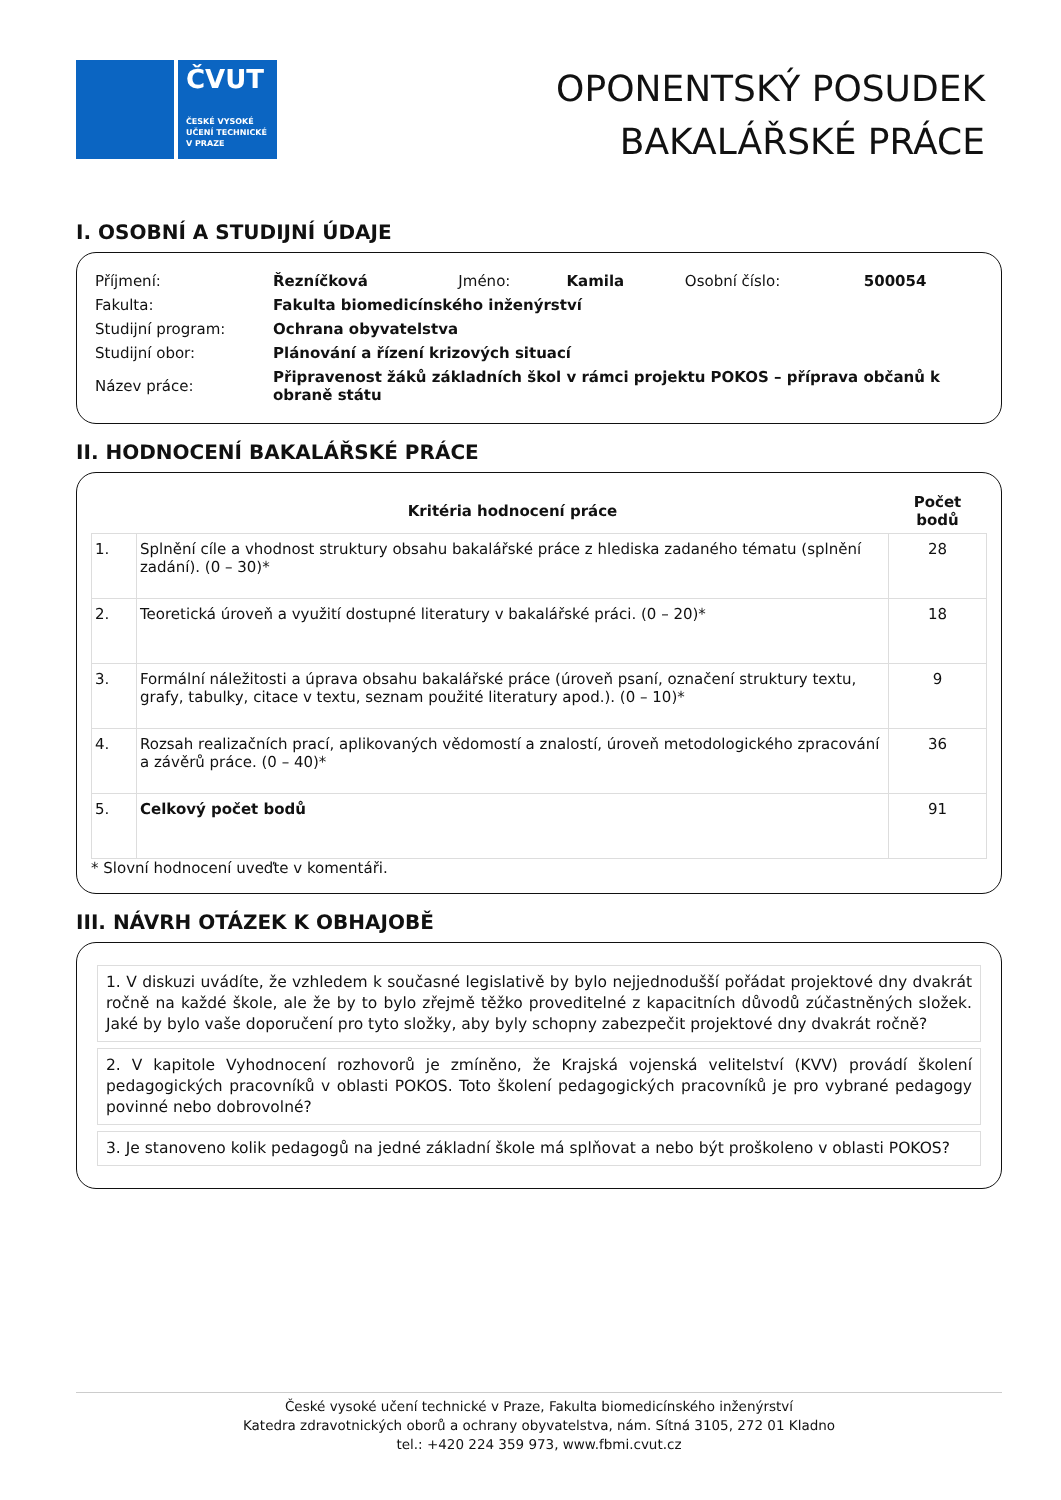ČVUT
ČESKÉ VYSOKÉ
UČENÍ TECHNICKÉ
V PRAZE
OPONENTSKÝ POSUDEK
BAKALÁŘSKÉ PRÁCE
I. OSOBNÍ A STUDIJNÍ ÚDAJE
| Příjmení: | Řezníčková | Jméno: | Kamila | Osobní číslo: | 500054 |
| Fakulta: | Fakulta biomedicínského inženýrství | | | | |
| Studijní program: | Ochrana obyvatelstva | | | | |
| Studijní obor: | Plánování a řízení krizových situací | | | | |
| Název práce: | Připravenost žáků základních škol v rámci projektu POKOS – příprava občanů k obraně státu | | | | |
II. HODNOCENÍ BAKALÁŘSKÉ PRÁCE
| | Kritéria hodnocení práce | Počet bodů |
| --- | --- | --- |
| 1. | Splnění cíle a vhodnost struktury obsahu bakalářské práce z hlediska zadaného tématu (splnění zadání). (0 – 30)* | 28 |
| 2. | Teoretická úroveň a využití dostupné literatury v bakalářské práci. (0 – 20)* | 18 |
| 3. | Formální náležitosti a úprava obsahu bakalářské práce (úroveň psaní, označení struktury textu, grafy, tabulky, citace v textu, seznam použité literatury apod.). (0 – 10)* | 9 |
| 4. | Rozsah realizačních prací, aplikovaných vědomostí a znalostí, úroveň metodologického zpracování a závěrů práce. (0 – 40)* | 36 |
| 5. | Celkový počet bodů | 91 |
* Slovní hodnocení uveďte v komentáři.
III. NÁVRH OTÁZEK K OBHAJOBĚ
1. V diskuzi uvádíte, že vzhledem k současné legislativě by bylo nejjednodušší pořádat projektové dny dvakrát ročně na každé škole, ale že by to bylo zřejmě těžko proveditelné z kapacitních důvodů zúčastněných složek. Jaké by bylo vaše doporučení pro tyto složky, aby byly schopny zabezpečit projektové dny dvakrát ročně?
2. V kapitole Vyhodnocení rozhovorů je zmíněno, že Krajská vojenská velitelství (KVV) provádí školení pedagogických pracovníků v oblasti POKOS. Toto školení pedagogických pracovníků je pro vybrané pedagogy povinné nebo dobrovolné?
3. Je stanoveno kolik pedagogů na jedné základní škole má splňovat a nebo být proškoleno v oblasti POKOS?
České vysoké učení technické v Praze, Fakulta biomedicínského inženýrství
Katedra zdravotnických oborů a ochrany obyvatelstva, nám. Sítná 3105, 272 01 Kladno
tel.: +420 224 359 973, www.fbmi.cvut.cz